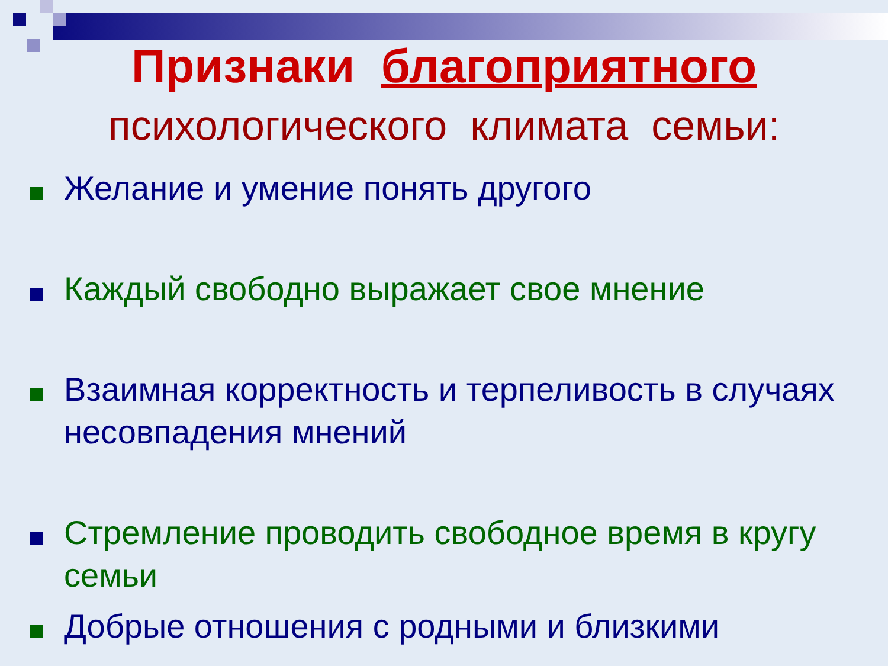Признаки благоприятного
психологического климата семьи:
Желание и умение понять другого
Каждый свободно выражает свое мнение
Взаимная корректность и терпеливость в случаях несовпадения мнений
Стремление проводить свободное время в кругу семьи
Добрые отношения с родными и близкими